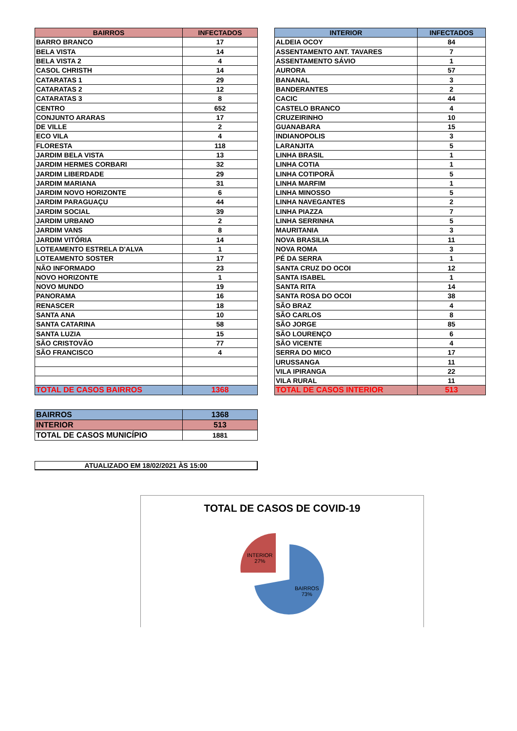| BAIRROS | INFECTADOS |
| --- | --- |
| BARRO BRANCO | 17 |
| BELA VISTA | 14 |
| BELA VISTA 2 | 4 |
| CASOL CHRISTH | 14 |
| CATARATAS 1 | 29 |
| CATARATAS 2 | 12 |
| CATARATAS 3 | 8 |
| CENTRO | 652 |
| CONJUNTO ARARAS | 17 |
| DE VILLE | 2 |
| ECO VILA | 4 |
| FLORESTA | 118 |
| JARDIM BELA VISTA | 13 |
| JARDIM HERMES CORBARI | 32 |
| JARDIM LIBERDADE | 29 |
| JARDIM MARIANA | 31 |
| JARDIM NOVO HORIZONTE | 6 |
| JARDIM PARAGUAÇU | 44 |
| JARDIM SOCIAL | 39 |
| JARDIM URBANO | 2 |
| JARDIM VANS | 8 |
| JARDIM VITÓRIA | 14 |
| LOTEAMENTO ESTRELA D'ALVA | 1 |
| LOTEAMENTO SOSTER | 17 |
| NÃO INFORMADO | 23 |
| NOVO HORIZONTE | 1 |
| NOVO MUNDO | 19 |
| PANORAMA | 16 |
| RENASCER | 18 |
| SANTA ANA | 10 |
| SANTA CATARINA | 58 |
| SANTA LUZIA | 15 |
| SÃO CRISTOVÃO | 77 |
| SÃO FRANCISCO | 4 |
| TOTAL DE CASOS BAIRROS | 1368 |
| INTERIOR | INFECTADOS |
| --- | --- |
| ALDEIA OCOY | 84 |
| ASSENTAMENTO ANT. TAVARES | 7 |
| ASSENTAMENTO SÁVIO | 1 |
| AURORA | 57 |
| BANANAL | 3 |
| BANDERANTES | 2 |
| CACIC | 44 |
| CASTELO BRANCO | 4 |
| CRUZEIRINHO | 10 |
| GUANABARA | 15 |
| INDIANOPOLIS | 3 |
| LARANJITA | 5 |
| LINHA BRASIL | 1 |
| LINHA COTIA | 1 |
| LINHA COTIPORÃ | 5 |
| LINHA MARFIM | 1 |
| LINHA MINOSSO | 5 |
| LINHA NAVEGANTES | 2 |
| LINHA PIAZZA | 7 |
| LINHA SERRINHA | 5 |
| MAURITANIA | 3 |
| NOVA BRASILIA | 11 |
| NOVA ROMA | 3 |
| PÉ DA SERRA | 1 |
| SANTA CRUZ DO OCOI | 12 |
| SANTA ISABEL | 1 |
| SANTA RITA | 14 |
| SANTA ROSA DO OCOI | 38 |
| SÃO BRAZ | 4 |
| SÃO CARLOS | 8 |
| SÃO JORGE | 85 |
| SÃO LOURENÇO | 6 |
| SÃO VICENTE | 4 |
| SERRA DO MICO | 17 |
| URUSSANGA | 11 |
| VILA IPIRANGA | 22 |
| VILA RURAL | 11 |
| TOTAL DE CASOS INTERIOR | 513 |
| BAIRROS | 1368 |
| INTERIOR | 513 |
| TOTAL DE CASOS MUNICÍPIO | 1881 |
ATUALIZADO EM 18/02/2021 ÀS 15:00
TOTAL DE CASOS DE COVID-19
INTERIOR
27%
BAIRROS
73%